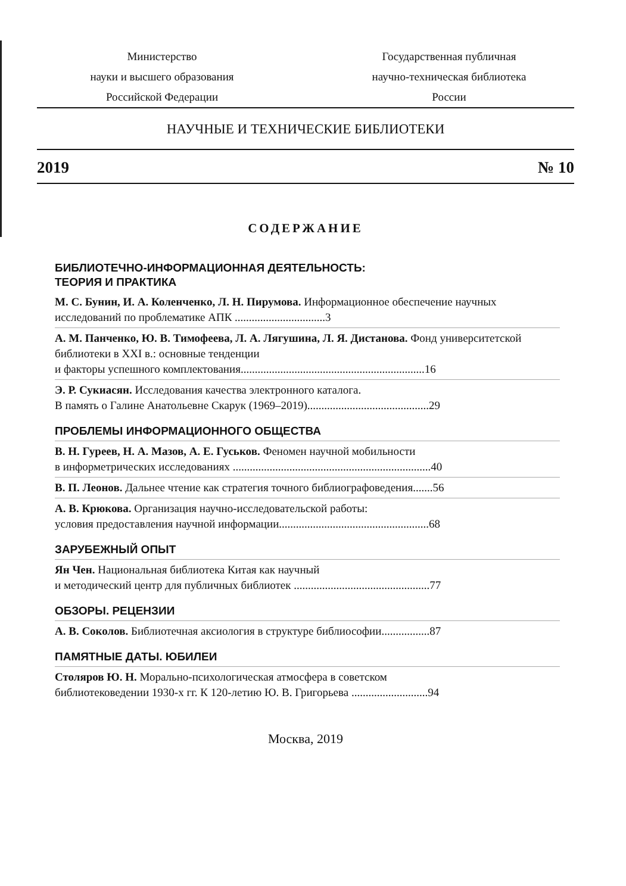Министерство
науки и высшего образования
Российской Федерации
Государственная публичная
научно-техническая библиотека
России
НАУЧНЫЕ И ТЕХНИЧЕСКИЕ БИБЛИОТЕКИ
2019 № 10
СОДЕРЖАНИЕ
БИБЛИОТЕЧНО-ИНФОРМАЦИОННАЯ ДЕЯТЕЛЬНОСТЬ:
ТЕОРИЯ И ПРАКТИКА
М. С. Бунин, И. А. Коленченко, Л. Н. Пирумова. Информационное обеспечение научных исследований по проблематике АПК ................................3
А. М. Панченко, Ю. В. Тимофеева, Л. А. Лягушина, Л. Я. Дистанова. Фонд университетской библиотеки в XXI в.: основные тенденции
и факторы успешного комплектования.................................................................16
Э. Р. Сукиасян. Исследования качества электронного каталога.
В память о Галине Анатольевне Скарук (1969–2019)...........................................29
ПРОБЛЕМЫ ИНФОРМАЦИОННОГО ОБЩЕСТВА
В. Н. Гуреев, Н. А. Мазов, А. Е. Гуськов. Феномен научной мобильности
в информетрических исследованиях ......................................................................40
В. П. Леонов. Дальнее чтение как стратегия точного библиографоведения.......56
А. В. Крюкова. Организация научно-исследовательской работы:
условия предоставления научной информации.....................................................68
ЗАРУБЕЖНЫЙ ОПЫТ
Ян Чен. Национальная библиотека Китая как научный
и методический центр для публичных библиотек ................................................77
ОБЗОРЫ. РЕЦЕНЗИИ
А. В. Соколов. Библиотечная аксиология в структуре библиософии.................87
ПАМЯТНЫЕ ДАТЫ. ЮБИЛЕИ
Столяров Ю. Н. Морально-психологическая атмосфера в советском
библиотековедении 1930-х гг. К 120-летию Ю. В. Григорьева ...........................94
Москва, 2019